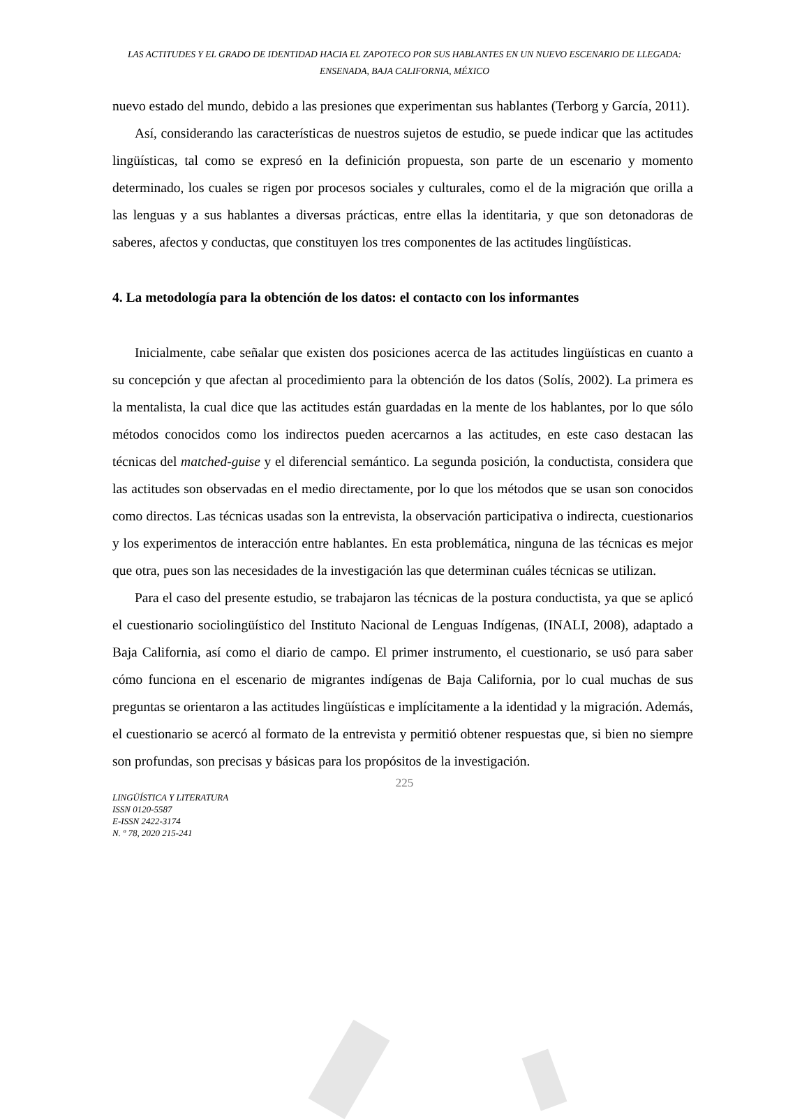LAS ACTITUDES Y EL GRADO DE IDENTIDAD HACIA EL ZAPOTECO POR SUS HABLANTES EN UN NUEVO ESCENARIO DE LLEGADA: ENSENADA, BAJA CALIFORNIA, MÉXICO
nuevo estado del mundo, debido a las presiones que experimentan sus hablantes (Terborg y García, 2011).
Así, considerando las características de nuestros sujetos de estudio, se puede indicar que las actitudes lingüísticas, tal como se expresó en la definición propuesta, son parte de un escenario y momento determinado, los cuales se rigen por procesos sociales y culturales, como el de la migración que orilla a las lenguas y a sus hablantes a diversas prácticas, entre ellas la identitaria, y que son detonadoras de saberes, afectos y conductas, que constituyen los tres componentes de las actitudes lingüísticas.
4. La metodología para la obtención de los datos: el contacto con los informantes
Inicialmente, cabe señalar que existen dos posiciones acerca de las actitudes lingüísticas en cuanto a su concepción y que afectan al procedimiento para la obtención de los datos (Solís, 2002). La primera es la mentalista, la cual dice que las actitudes están guardadas en la mente de los hablantes, por lo que sólo métodos conocidos como los indirectos pueden acercarnos a las actitudes, en este caso destacan las técnicas del matched-guise y el diferencial semántico. La segunda posición, la conductista, considera que las actitudes son observadas en el medio directamente, por lo que los métodos que se usan son conocidos como directos. Las técnicas usadas son la entrevista, la observación participativa o indirecta, cuestionarios y los experimentos de interacción entre hablantes. En esta problemática, ninguna de las técnicas es mejor que otra, pues son las necesidades de la investigación las que determinan cuáles técnicas se utilizan.
Para el caso del presente estudio, se trabajaron las técnicas de la postura conductista, ya que se aplicó el cuestionario sociolingüístico del Instituto Nacional de Lenguas Indígenas, (INALI, 2008), adaptado a Baja California, así como el diario de campo. El primer instrumento, el cuestionario, se usó para saber cómo funciona en el escenario de migrantes indígenas de Baja California, por lo cual muchas de sus preguntas se orientaron a las actitudes lingüísticas e implícitamente a la identidad y la migración. Además, el cuestionario se acercó al formato de la entrevista y permitió obtener respuestas que, si bien no siempre son profundas, son precisas y básicas para los propósitos de la investigación.
225
LINGÜÍSTICA Y LITERATURA
ISSN 0120-5587
E-ISSN 2422-3174
N. º 78, 2020 215-241